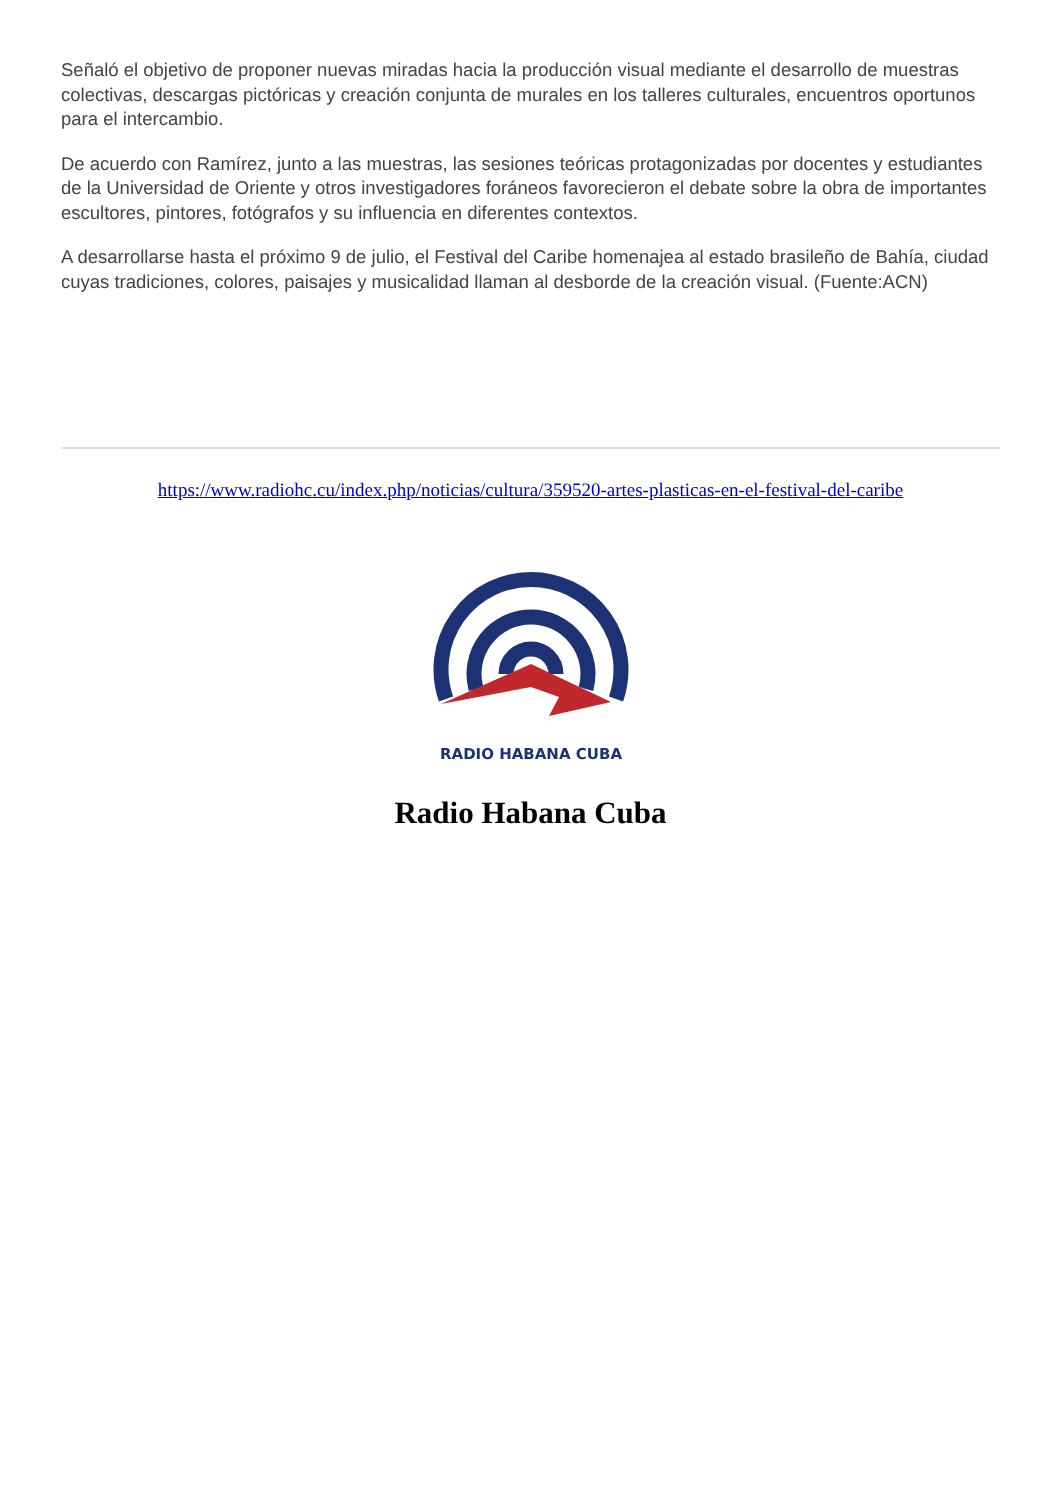Señaló el objetivo de proponer nuevas miradas hacia la producción visual mediante el desarrollo de muestras colectivas, descargas pictóricas y creación conjunta de murales en los talleres culturales, encuentros oportunos para el intercambio.
De acuerdo con Ramírez, junto a las muestras, las sesiones teóricas protagonizadas por docentes y estudiantes de la Universidad de Oriente y otros investigadores foráneos favorecieron el debate sobre la obra de importantes escultores, pintores, fotógrafos y su influencia en diferentes contextos.
A desarrollarse hasta el próximo 9 de julio, el Festival del Caribe homenajea al estado brasileño de Bahía, ciudad cuyas tradiciones, colores, paisajes y musicalidad llaman al desborde de la creación visual. (Fuente:ACN)
https://www.radiohc.cu/index.php/noticias/cultura/359520-artes-plasticas-en-el-festival-del-caribe
RADIO HABANA CUBA
Radio Habana Cuba